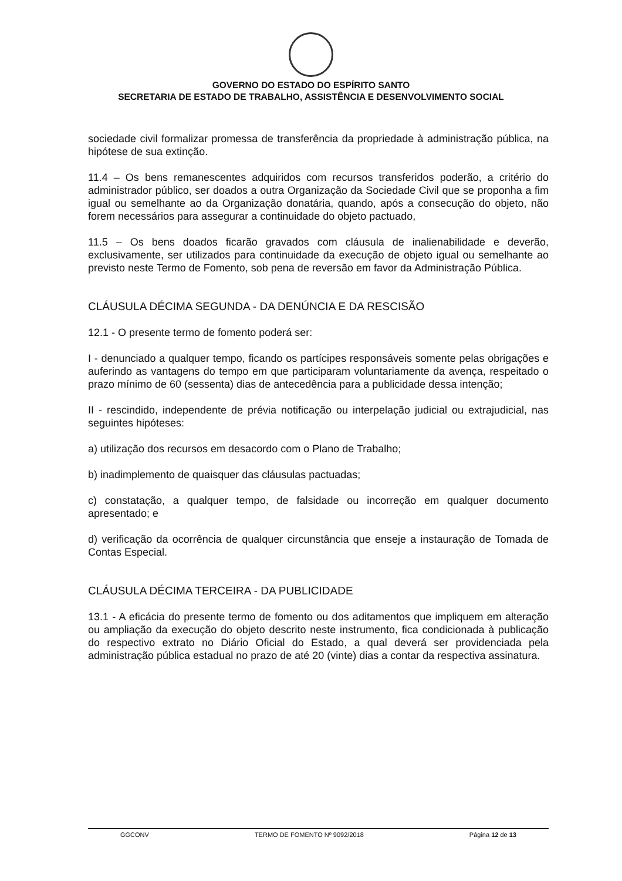GOVERNO DO ESTADO DO ESPÍRITO SANTO
SECRETARIA DE ESTADO DE TRABALHO, ASSISTÊNCIA E DESENVOLVIMENTO SOCIAL
sociedade civil formalizar promessa de transferência da propriedade à administração pública, na hipótese de sua extinção.
11.4 – Os bens remanescentes adquiridos com recursos transferidos poderão, a critério do administrador público, ser doados a outra Organização da Sociedade Civil que se proponha a fim igual ou semelhante ao da Organização donatária, quando, após a consecução do objeto, não forem necessários para assegurar a continuidade do objeto pactuado,
11.5 – Os bens doados ficarão gravados com cláusula de inalienabilidade e deverão, exclusivamente, ser utilizados para continuidade da execução de objeto igual ou semelhante ao previsto neste Termo de Fomento, sob pena de reversão em favor da Administração Pública.
CLÁUSULA DÉCIMA SEGUNDA - DA DENÚNCIA E DA RESCISÃO
12.1 - O presente termo de fomento poderá ser:
I - denunciado a qualquer tempo, ficando os partícipes responsáveis somente pelas obrigações e auferindo as vantagens do tempo em que participaram voluntariamente da avença, respeitado o prazo mínimo de 60 (sessenta) dias de antecedência para a publicidade dessa intenção;
II - rescindido, independente de prévia notificação ou interpelação judicial ou extrajudicial, nas seguintes hipóteses:
a) utilização dos recursos em desacordo com o Plano de Trabalho;
b) inadimplemento de quaisquer das cláusulas pactuadas;
c) constatação, a qualquer tempo, de falsidade ou incorreção em qualquer documento apresentado; e
d) verificação da ocorrência de qualquer circunstância que enseje a instauração de Tomada de Contas Especial.
CLÁUSULA DÉCIMA TERCEIRA - DA PUBLICIDADE
13.1 - A eficácia do presente termo de fomento ou dos aditamentos que impliquem em alteração ou ampliação da execução do objeto descrito neste instrumento, fica condicionada à publicação do respectivo extrato no Diário Oficial do Estado, a qual deverá ser providenciada pela administração pública estadual no prazo de até 20 (vinte) dias a contar da respectiva assinatura.
GGCONV TERMO DE FOMENTO Nº 9092/2018 Página 12 de 13